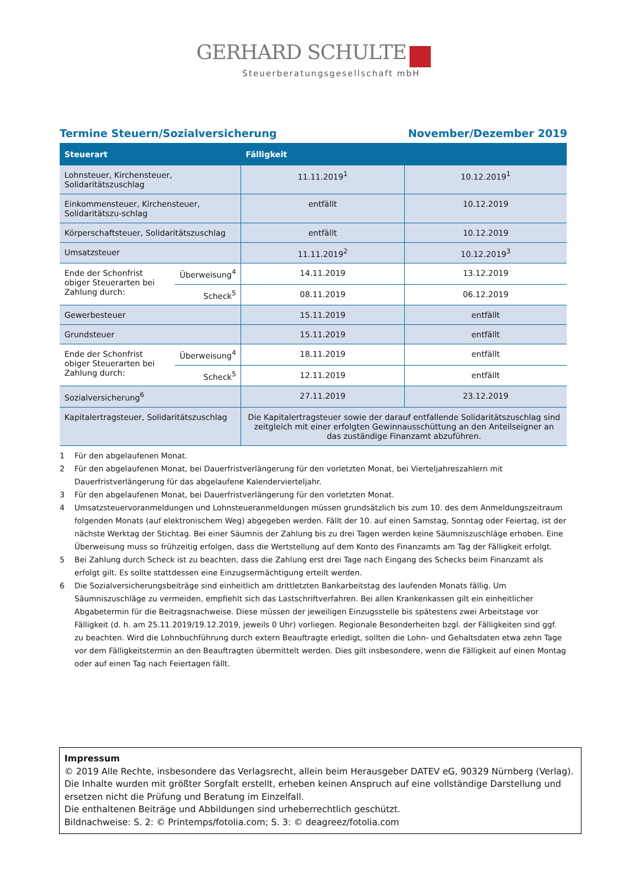GERHARD SCHULTE
Steuerberatungsgesellschaft mbH
Termine Steuern/Sozialversicherung November/Dezember 2019
| Steuerart | | Fälligkeit | |
| --- | --- | --- | --- |
| Lohnsteuer, Kirchensteuer, Solidaritätszuschlag | | 11.11.2019<sup>1</sup> | 10.12.2019<sup>1</sup> |
| Einkommensteuer, Kirchensteuer, Solidaritätszu-schlag | | entfällt | 10.12.2019 |
| Körperschaftsteuer, Solidaritätszuschlag | | entfällt | 10.12.2019 |
| Umsatzsteuer | | 11.11.2019<sup>2</sup> | 10.12.2019<sup>3</sup> |
| Ende der Schonfrist obiger Steuerarten bei Zahlung durch: | Überweisung<sup>4</sup> | 14.11.2019 | 13.12.2019 |
| | Scheck<sup>5</sup> | 08.11.2019 | 06.12.2019 |
| Gewerbesteuer | | 15.11.2019 | entfällt |
| Grundsteuer | | 15.11.2019 | entfällt |
| Ende der Schonfrist obiger Steuerarten bei Zahlung durch: | Überweisung<sup>4</sup> | 18.11.2019 | entfällt |
| | Scheck<sup>5</sup> | 12.11.2019 | entfällt |
| Sozialversicherung<sup>6</sup> | | 27.11.2019 | 23.12.2019 |
| Kapitalertragsteuer, Solidaritätszuschlag | | Die Kapitalertragsteuer sowie der darauf entfallende Solidaritätszuschlag sind zeitgleich mit einer erfolgten Gewinnausschüttung an den Anteilseigner an das zuständige Finanzamt abzuführen. | |
1 Für den abgelaufenen Monat.
2 Für den abgelaufenen Monat, bei Dauerfristverlängerung für den vorletzten Monat, bei Vierteljahreszahlern mit Dauerfristverlängerung für das abgelaufene Kalendervierteljahr.
3 Für den abgelaufenen Monat, bei Dauerfristverlängerung für den vorletzten Monat.
4 Umsatzsteuervoranmeldungen und Lohnsteueranmeldungen müssen grundsätzlich bis zum 10. des dem Anmeldungszeitraum folgenden Monats (auf elektronischem Weg) abgegeben werden. Fällt der 10. auf einen Samstag, Sonntag oder Feiertag, ist der nächste Werktag der Stichtag. Bei einer Säumnis der Zahlung bis zu drei Tagen werden keine Säumniszuschläge erhoben. Eine Überweisung muss so frühzeitig erfolgen, dass die Wertstellung auf dem Konto des Finanzamts am Tag der Fälligkeit erfolgt.
5 Bei Zahlung durch Scheck ist zu beachten, dass die Zahlung erst drei Tage nach Eingang des Schecks beim Finanzamt als erfolgt gilt. Es sollte stattdessen eine Einzugsermächtigung erteilt werden.
6 Die Sozialversicherungsbeiträge sind einheitlich am drittletzten Bankarbeitstag des laufenden Monats fällig. Um Säumniszuschläge zu vermeiden, empfiehlt sich das Lastschriftverfahren. Bei allen Krankenkassen gilt ein einheitlicher Abgabetermin für die Beitragsnachweise. Diese müssen der jeweiligen Einzugsstelle bis spätestens zwei Arbeitstage vor Fälligkeit (d. h. am 25.11.2019/19.12.2019, jeweils 0 Uhr) vorliegen. Regionale Besonderheiten bzgl. der Fälligkeiten sind ggf. zu beachten. Wird die Lohnbuchführung durch extern Beauftragte erledigt, sollten die Lohn- und Gehaltsdaten etwa zehn Tage vor dem Fälligkeitstermin an den Beauftragten übermittelt werden. Dies gilt insbesondere, wenn die Fälligkeit auf einen Montag oder auf einen Tag nach Feiertagen fällt.
Impressum
© 2019 Alle Rechte, insbesondere das Verlagsrecht, allein beim Herausgeber DATEV eG, 90329 Nürnberg (Verlag).
Die Inhalte wurden mit größter Sorgfalt erstellt, erheben keinen Anspruch auf eine vollständige Darstellung und ersetzen nicht die Prüfung und Beratung im Einzelfall.
Die enthaltenen Beiträge und Abbildungen sind urheberrechtlich geschützt.
Bildnachweise: S. 2: © Printemps/fotolia.com; S. 3: © deagreez/fotolia.com